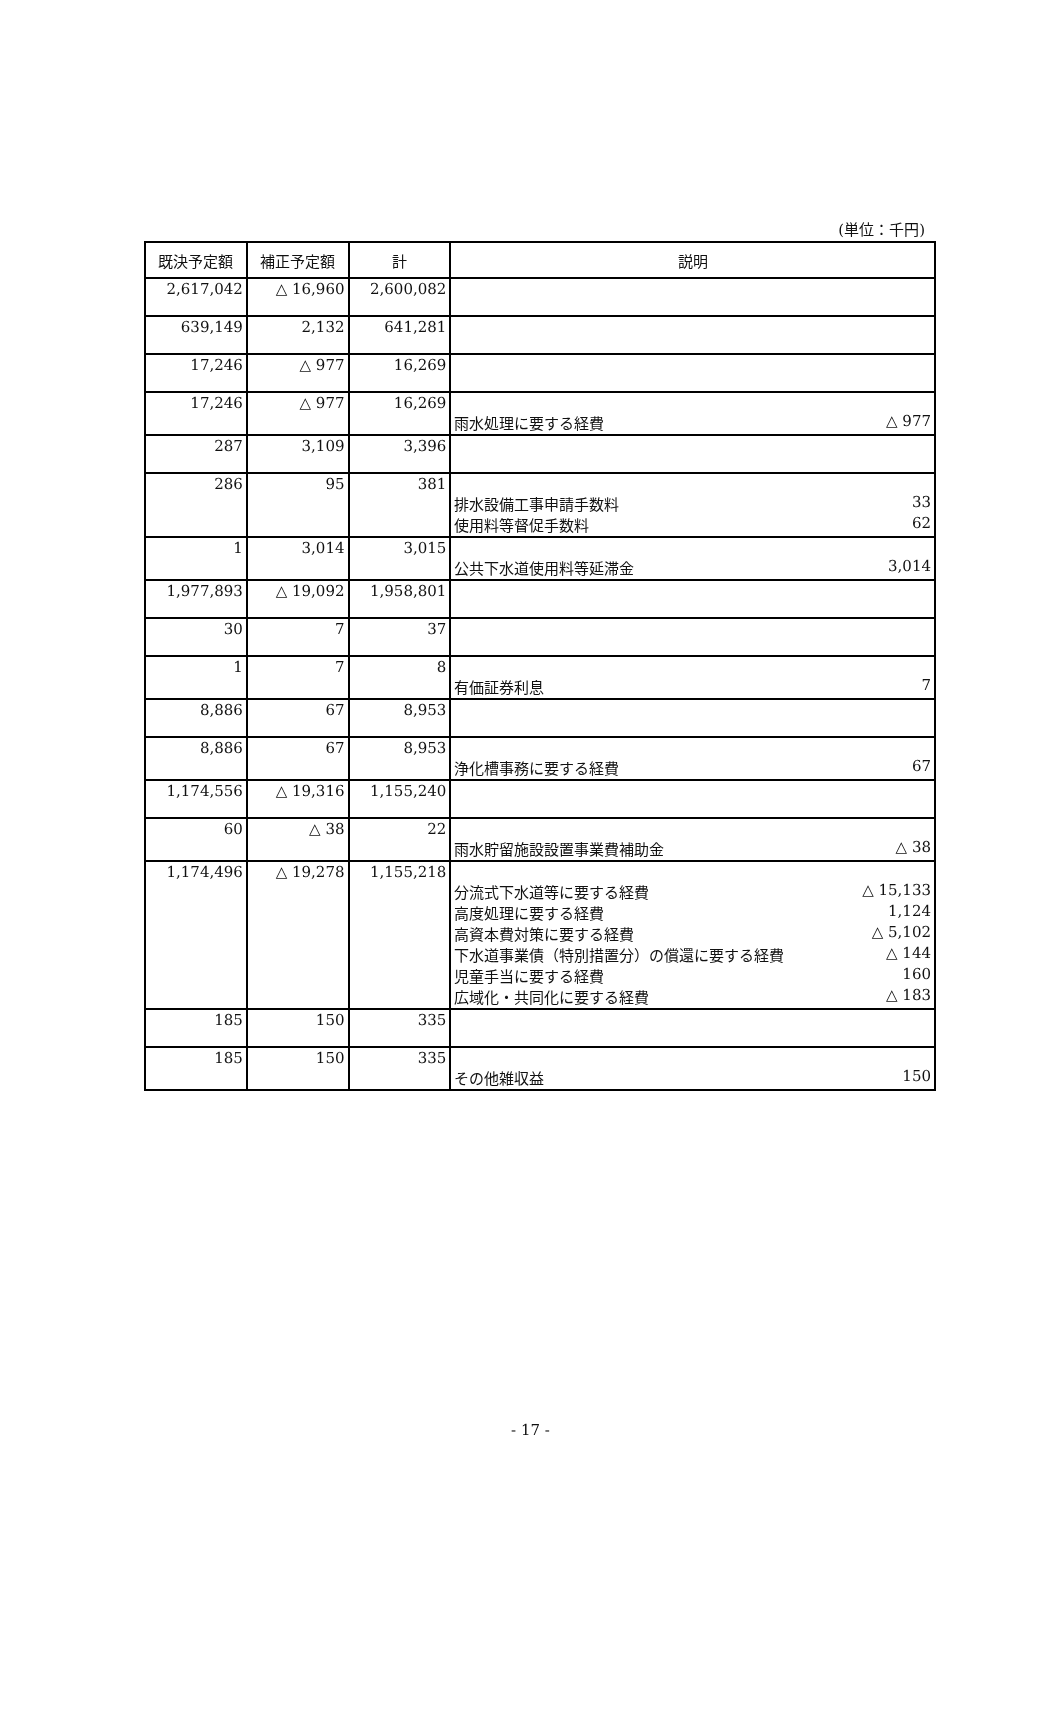(単位：千円)
| 既決予定額 | 補正予定額 | 計 | 説明 |
| --- | --- | --- | --- |
| 2,617,042 | △ 16,960 | 2,600,082 | |
| 639,149 | 2,132 | 641,281 | |
| 17,246 | △ 977 | 16,269 | |
| 17,246 | △ 977 | 16,269 | 雨水処理に要する経費 △ 977 |
| 287 | 3,109 | 3,396 | |
| 286 | 95 | 381 | 排水設備工事申請手数料 33 使用料等督促手数料 62 |
| 1 | 3,014 | 3,015 | 公共下水道使用料等延滞金 3,014 |
| 1,977,893 | △ 19,092 | 1,958,801 | |
| 30 | 7 | 37 | |
| 1 | 7 | 8 | 有価証券利息 7 |
| 8,886 | 67 | 8,953 | |
| 8,886 | 67 | 8,953 | 浄化槽事務に要する経費 67 |
| 1,174,556 | △ 19,316 | 1,155,240 | |
| 60 | △ 38 | 22 | 雨水貯留施設設置事業費補助金 △ 38 |
| 1,174,496 | △ 19,278 | 1,155,218 | 分流式下水道等に要する経費 △ 15,133 高度処理に要する経費 1,124 高資本費対策に要する経費 △ 5,102 下水道事業債（特別措置分）の償還に要する経費 △ 144 児童手当に要する経費 160 広域化・共同化に要する経費 △ 183 |
| 185 | 150 | 335 | |
| 185 | 150 | 335 | その他雑収益 150 |
- 17 -